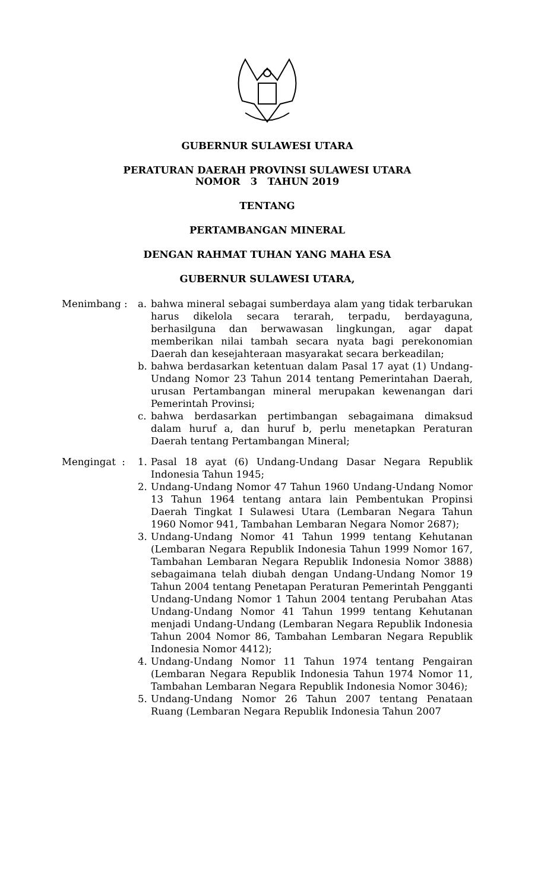GUBERNUR SULAWESI UTARA
PERATURAN DAERAH PROVINSI SULAWESI UTARA
NOMOR 3 TAHUN 2019
TENTANG
PERTAMBANGAN MINERAL
DENGAN RAHMAT TUHAN YANG MAHA ESA
GUBERNUR SULAWESI UTARA,
| Menimbang : | a. | bahwa mineral sebagai sumberdaya alam yang tidak terbarukan harus dikelola secara terarah, terpadu, berdayaguna, berhasilguna dan berwawasan lingkungan, agar dapat memberikan nilai tambah secara nyata bagi perekonomian Daerah dan kesejahteraan masyarakat secara berkeadilan; |
| | b. | bahwa berdasarkan ketentuan dalam Pasal 17 ayat (1) Undang-Undang Nomor 23 Tahun 2014 tentang Pemerintahan Daerah, urusan Pertambangan mineral merupakan kewenangan dari Pemerintah Provinsi; |
| | c. | bahwa berdasarkan pertimbangan sebagaimana dimaksud dalam huruf a, dan huruf b, perlu menetapkan Peraturan Daerah tentang Pertambangan Mineral; |
| Mengingat : | 1. | Pasal 18 ayat (6) Undang-Undang Dasar Negara Republik Indonesia Tahun 1945; |
| | 2. | Undang-Undang Nomor 47 Tahun 1960 Undang-Undang Nomor 13 Tahun 1964 tentang antara lain Pembentukan Propinsi Daerah Tingkat I Sulawesi Utara (Lembaran Negara Tahun 1960 Nomor 941, Tambahan Lembaran Negara Nomor 2687); |
| | 3. | Undang-Undang Nomor 41 Tahun 1999 tentang Kehutanan (Lembaran Negara Republik Indonesia Tahun 1999 Nomor 167, Tambahan Lembaran Negara Republik Indonesia Nomor 3888) sebagaimana telah diubah dengan Undang-Undang Nomor 19 Tahun 2004 tentang Penetapan Peraturan Pemerintah Pengganti Undang-Undang Nomor 1 Tahun 2004 tentang Perubahan Atas Undang-Undang Nomor 41 Tahun 1999 tentang Kehutanan menjadi Undang-Undang (Lembaran Negara Republik Indonesia Tahun 2004 Nomor 86, Tambahan Lembaran Negara Republik Indonesia Nomor 4412); |
| | 4. | Undang-Undang Nomor 11 Tahun 1974 tentang Pengairan (Lembaran Negara Republik Indonesia Tahun 1974 Nomor 11, Tambahan Lembaran Negara Republik Indonesia Nomor 3046); |
| | 5. | Undang-Undang Nomor 26 Tahun 2007 tentang Penataan Ruang (Lembaran Negara Republik Indonesia Tahun 2007 |